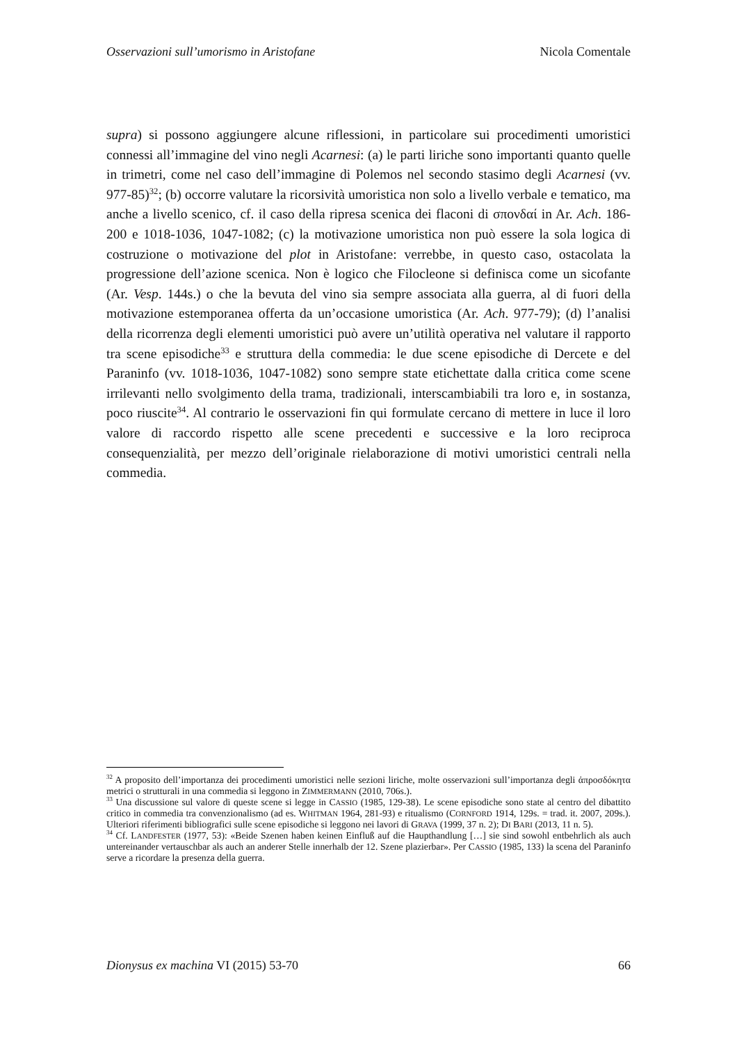Osservazioni sull’umorismo in Aristofane Nicola Comentale
supra) si possono aggiungere alcune riflessioni, in particolare sui procedimenti umoristici connessi all’immagine del vino negli Acarnesi: (a) le parti liriche sono importanti quanto quelle in trimetri, come nel caso dell’immagine di Polemos nel secondo stasimo degli Acarnesi (vv. 977-85)<sup>32</sup>; (b) occorre valutare la ricorsività umoristica non solo a livello verbale e tematico, ma anche a livello scenico, cf. il caso della ripresa scenica dei flaconi di σπονδαί in Ar. Ach. 186-200 e 1018-1036, 1047-1082; (c) la motivazione umoristica non può essere la sola logica di costruzione o motivazione del plot in Aristofane: verrebbe, in questo caso, ostacolata la progressione dell’azione scenica. Non è logico che Filocleone si definisca come un sicofante (Ar. Vesp. 144s.) o che la bevuta del vino sia sempre associata alla guerra, al di fuori della motivazione estemporanea offerta da un’occasione umoristica (Ar. Ach. 977-79); (d) l’analisi della ricorrenza degli elementi umoristici può avere un’utilità operativa nel valutare il rapporto tra scene episodiche<sup>33</sup> e struttura della commedia: le due scene episodiche di Dercete e del Paraninfo (vv. 1018-1036, 1047-1082) sono sempre state etichettate dalla critica come scene irrilevanti nello svolgimento della trama, tradizionali, interscambiabili tra loro e, in sostanza, poco riuscite<sup>34</sup>. Al contrario le osservazioni fin qui formulate cercano di mettere in luce il loro valore di raccordo rispetto alle scene precedenti e successive e la loro reciproca consequenzialità, per mezzo dell’originale rielaborazione di motivi umoristici centrali nella commedia.
<sup>32</sup> A proposito dell’importanza dei procedimenti umoristici nelle sezioni liriche, molte osservazioni sull’importanza degli ἀπροσδόκητα metrici o strutturali in una commedia si leggono in ZIMMERMANN (2010, 706s.).
<sup>33</sup> Una discussione sul valore di queste scene si legge in CASSIO (1985, 129-38). Le scene episodiche sono state al centro del dibattito critico in commedia tra convenzionalismo (ad es. WHITMAN 1964, 281-93) e ritualismo (CORNFORD 1914, 129s. = trad. it. 2007, 209s.). Ulteriori riferimenti bibliografici sulle scene episodiche si leggono nei lavori di GRAVA (1999, 37 n. 2); DI BARI (2013, 11 n. 5).
<sup>34</sup> Cf. LANDFESTER (1977, 53): «Beide Szenen haben keinen Einfluß auf die Haupthandlung […] sie sind sowohl entbehrlich als auch untereinander vertauschbar als auch an anderer Stelle innerhalb der 12. Szene plazierbar». Per CASSIO (1985, 133) la scena del Paraninfo serve a ricordare la presenza della guerra.
Dionysus ex machina VI (2015) 53-70 66